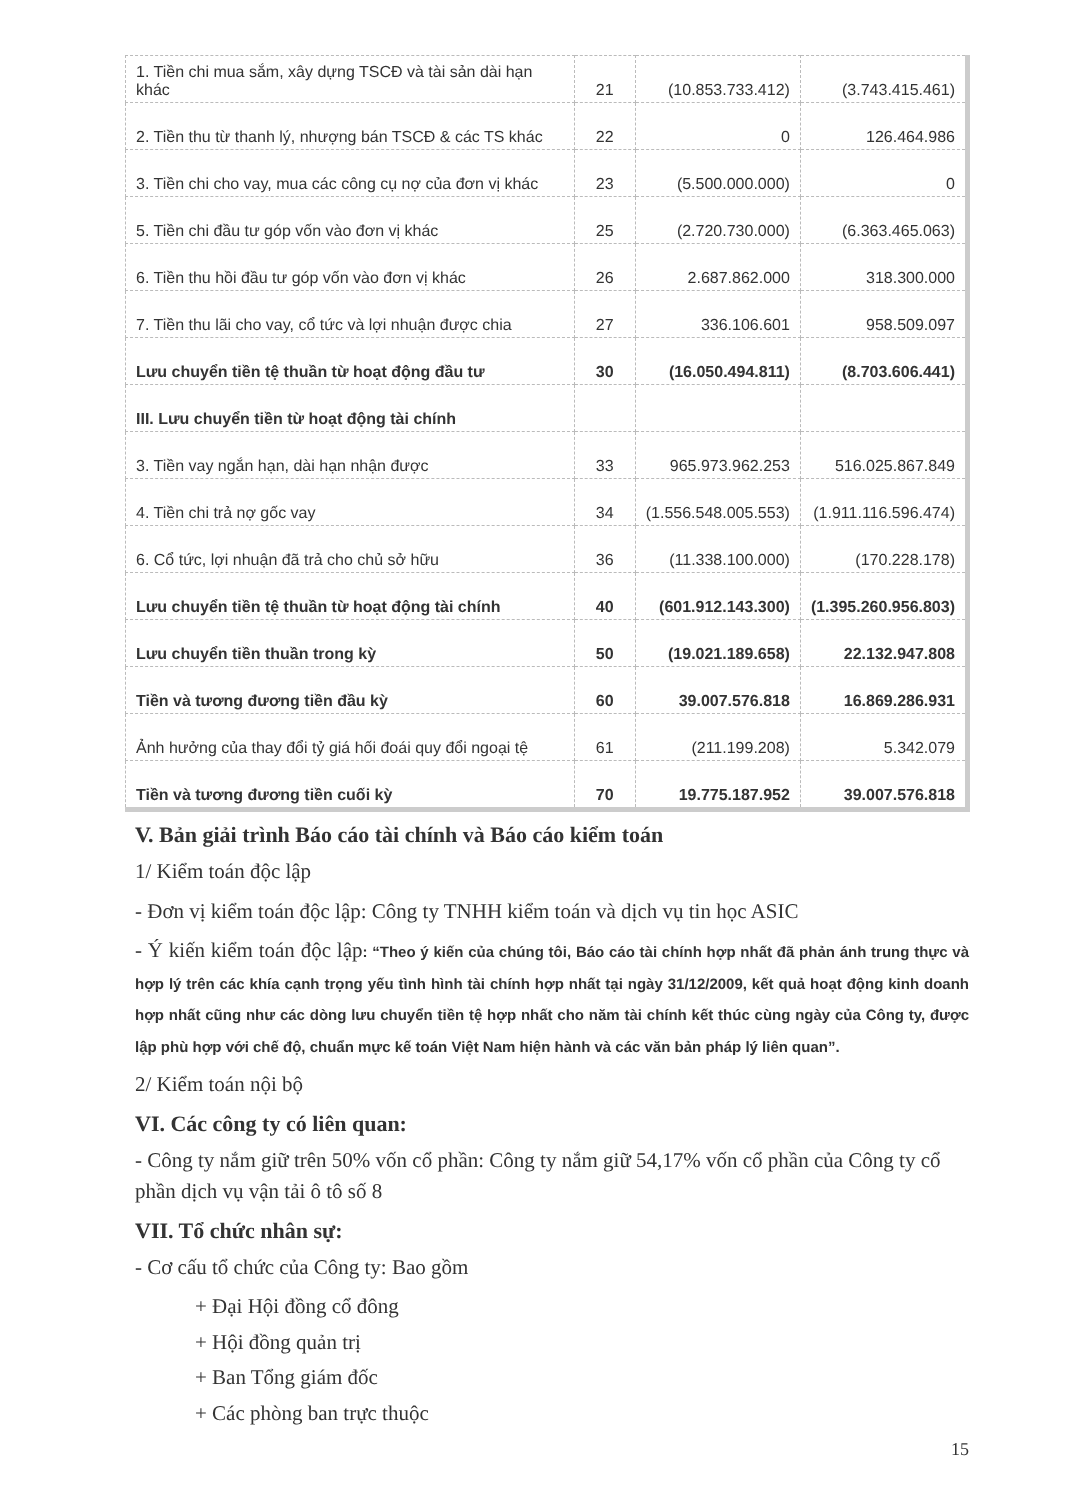| 1. Tiền chi mua sắm, xây dựng TSCĐ và tài sản dài hạn khác | 21 | (10.853.733.412) | (3.743.415.461) |
| 2. Tiền thu từ thanh lý, nhượng bán TSCĐ & các TS khác | 22 | 0 | 126.464.986 |
| 3. Tiền chi cho vay, mua các công cụ nợ của đơn vị khác | 23 | (5.500.000.000) | 0 |
| 5. Tiền chi đầu tư góp vốn vào đơn vị khác | 25 | (2.720.730.000) | (6.363.465.063) |
| 6. Tiền thu hồi đầu tư góp vốn vào đơn vị khác | 26 | 2.687.862.000 | 318.300.000 |
| 7. Tiền thu lãi cho vay, cổ tức và lợi nhuận được chia | 27 | 336.106.601 | 958.509.097 |
| Lưu chuyển tiền tệ thuần từ hoạt động đầu tư | 30 | (16.050.494.811) | (8.703.606.441) |
| III. Lưu chuyển tiền từ hoạt động tài chính | | | |
| 3. Tiền vay ngắn hạn, dài hạn nhận được | 33 | 965.973.962.253 | 516.025.867.849 |
| 4. Tiền chi trả nợ gốc vay | 34 | (1.556.548.005.553) | (1.911.116.596.474) |
| 6. Cổ tức, lợi nhuận đã trả cho chủ sở hữu | 36 | (11.338.100.000) | (170.228.178) |
| Lưu chuyển tiền tệ thuần từ hoạt động tài chính | 40 | (601.912.143.300) | (1.395.260.956.803) |
| Lưu chuyển tiền thuần trong kỳ | 50 | (19.021.189.658) | 22.132.947.808 |
| Tiền và tương đương tiền đầu kỳ | 60 | 39.007.576.818 | 16.869.286.931 |
| Ảnh hưởng của thay đổi tỷ giá hối đoái quy đổi ngoại tệ | 61 | (211.199.208) | 5.342.079 |
| Tiền và tương đương tiền cuối kỳ | 70 | 19.775.187.952 | 39.007.576.818 |
V. Bản giải trình Báo cáo tài chính và Báo cáo kiểm toán
1/ Kiểm toán độc lập
- Đơn vị kiểm toán độc lập: Công ty TNHH kiểm toán và dịch vụ tin học ASIC
- Ý kiến kiểm toán độc lập: “Theo ý kiến của chúng tôi, Báo cáo tài chính hợp nhất đã phản ánh trung thực và hợp lý trên các khía cạnh trọng yếu tình hình tài chính hợp nhất tại ngày 31/12/2009, kết quả hoạt động kinh doanh hợp nhất cũng như các dòng lưu chuyển tiền tệ hợp nhất cho năm tài chính kết thúc cùng ngày của Công ty, được lập phù hợp với chế độ, chuẩn mực kế toán Việt Nam hiện hành và các văn bản pháp lý liên quan”.
2/ Kiểm toán nội bộ
VI. Các công ty có liên quan:
- Công ty nắm giữ trên 50% vốn cổ phần: Công ty nắm giữ 54,17% vốn cổ phần của Công ty cổ phần dịch vụ vận tải ô tô số 8
VII. Tổ chức nhân sự:
- Cơ cấu tổ chức của Công ty: Bao gồm
+ Đại Hội đồng cổ đông
+ Hội đồng quản trị
+ Ban Tổng giám đốc
+ Các phòng ban trực thuộc
15